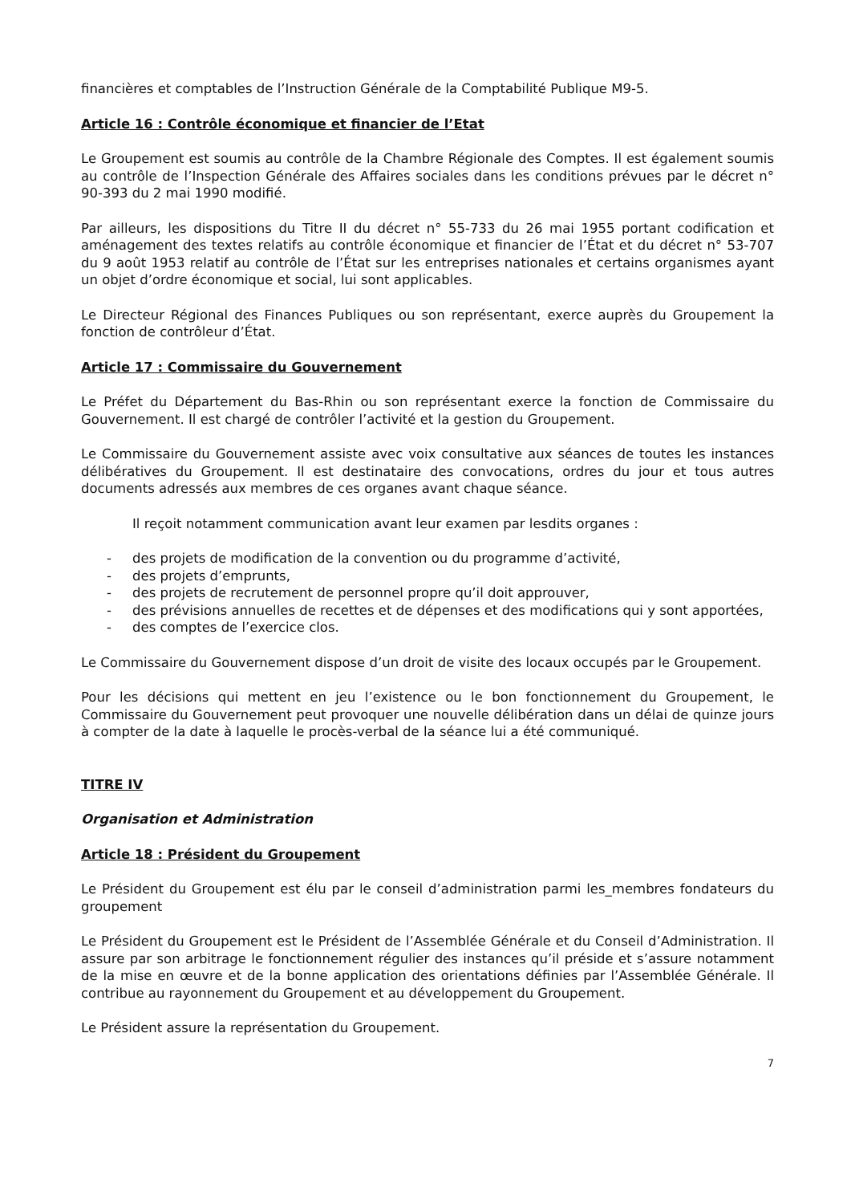financières et comptables de l’Instruction Générale de la Comptabilité Publique M9-5.
Article 16 : Contrôle économique et financier de l’Etat
Le Groupement est soumis au contrôle de la Chambre Régionale des Comptes. Il est également soumis au contrôle de l’Inspection Générale des Affaires sociales dans les conditions prévues par le décret n° 90-393 du 2 mai 1990 modifié.
Par ailleurs, les dispositions du Titre II du décret n° 55-733 du 26 mai 1955 portant codification et aménagement des textes relatifs au contrôle économique et financier de l’État et du décret n° 53-707 du 9 août 1953 relatif au contrôle de l’État sur les entreprises nationales et certains organismes ayant un objet d’ordre économique et social, lui sont applicables.
Le Directeur Régional des Finances Publiques ou son représentant, exerce auprès du Groupement la fonction de contrôleur d’État.
Article 17 : Commissaire du Gouvernement
Le Préfet du Département du Bas-Rhin ou son représentant exerce la fonction de Commissaire du Gouvernement. Il est chargé de contrôler l’activité et la gestion du Groupement.
Le Commissaire du Gouvernement assiste avec voix consultative aux séances de toutes les instances délibératives du Groupement. Il est destinataire des convocations, ordres du jour et tous autres documents adressés aux membres de ces organes avant chaque séance.
Il reçoit notamment communication avant leur examen par lesdits organes :
- des projets de modification de la convention ou du programme d’activité,
- des projets d’emprunts,
- des projets de recrutement de personnel propre qu’il doit approuver,
- des prévisions annuelles de recettes et de dépenses et des modifications qui y sont apportées,
- des comptes de l’exercice clos.
Le Commissaire du Gouvernement dispose d’un droit de visite des locaux occupés par le Groupement.
Pour les décisions qui mettent en jeu l’existence ou le bon fonctionnement du Groupement, le Commissaire du Gouvernement peut provoquer une nouvelle délibération dans un délai de quinze jours à compter de la date à laquelle le procès-verbal de la séance lui a été communiqué.
TITRE IV
Organisation et Administration
Article 18 : Président du Groupement
Le Président du Groupement est élu par le conseil d’administration parmi les_membres fondateurs du groupement
Le Président du Groupement est le Président de l’Assemblée Générale et du Conseil d’Administration. Il assure par son arbitrage le fonctionnement régulier des instances qu’il préside et s’assure notamment de la mise en œuvre et de la bonne application des orientations définies par l’Assemblée Générale. Il contribue au rayonnement du Groupement et au développement du Groupement.
Le Président assure la représentation du Groupement.
7